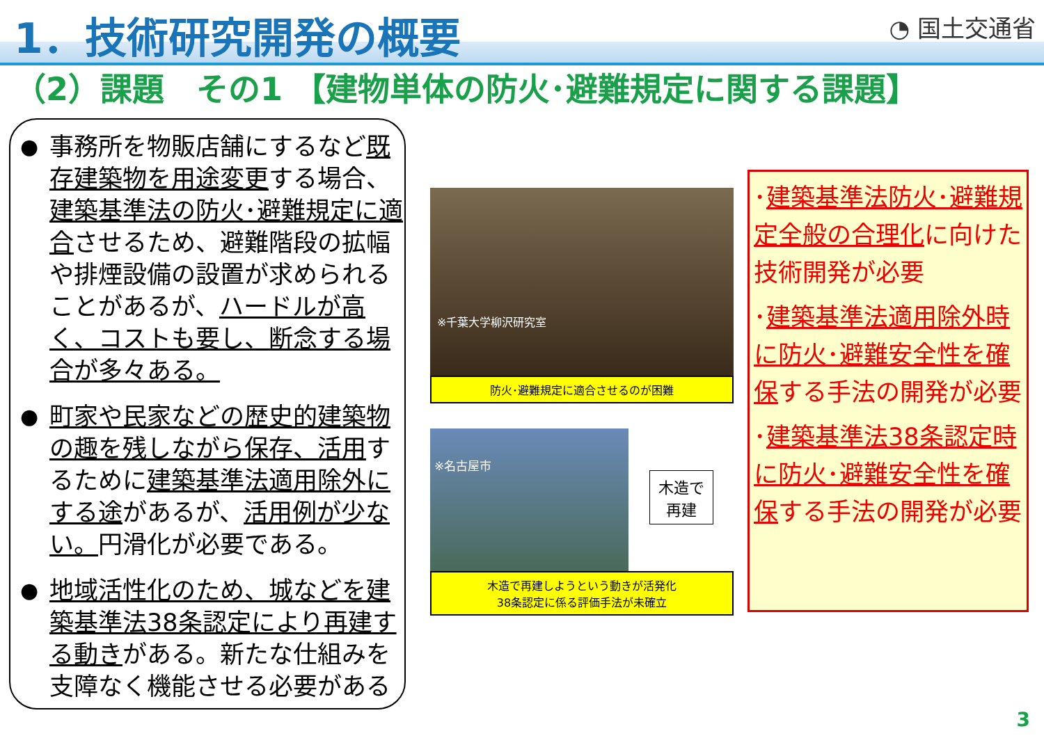1．技術研究開発の概要
◔ 国土交通省
（2）課題　その1 【建物単体の防火･避難規定に関する課題】
● 事務所を物販店舗にするなど既存建築物を用途変更する場合、建築基準法の防火･避難規定に適合させるため、避難階段の拡幅や排煙設備の設置が求められることがあるが、ハードルが高く、コストも要し、断念する場合が多々ある。
● 町家や民家などの歴史的建築物の趣を残しながら保存、活用するために建築基準法適用除外にする途があるが、活用例が少ない。円滑化が必要である。
● 地域活性化のため、城などを建築基準法38条認定により再建する動きがある。新たな仕組みを支障なく機能させる必要がある
※千葉大学柳沢研究室
防火･避難規定に適合させるのが困難
※名古屋市
木造で
再建
木造で再建しようという動きが活発化
38条認定に係る評価手法が未確立
･建築基準法防火･避難規定全般の合理化に向けた技術開発が必要
･建築基準法適用除外時に防火･避難安全性を確保する手法の開発が必要
･建築基準法38条認定時に防火･避難安全性を確保する手法の開発が必要
3